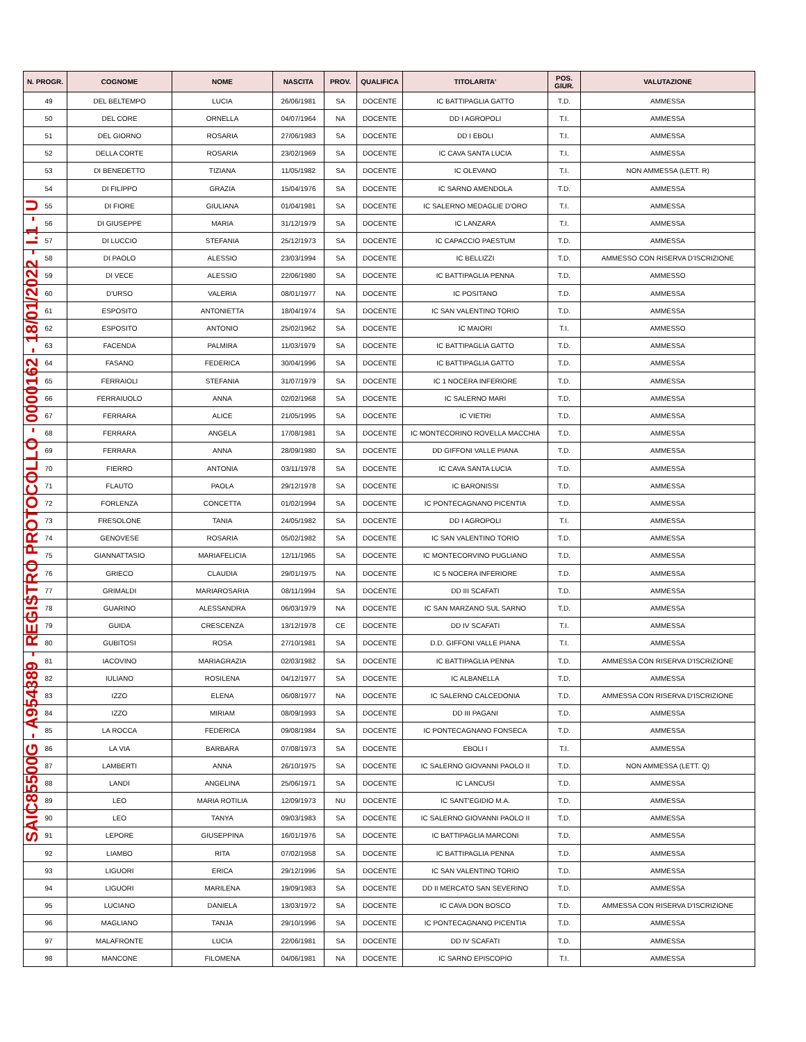| N. PROGR. | COGNOME | NOME | NASCITA | PROV. | QUALIFICA | TITOLARITA' | POS. GIUR. | VALUTAZIONE |
| --- | --- | --- | --- | --- | --- | --- | --- | --- |
| 49 | DEL BELTEMPO | LUCIA | 26/06/1981 | SA | DOCENTE | IC BATTIPAGLIA GATTO | T.D. | AMMESSA |
| 50 | DEL CORE | ORNELLA | 04/07/1964 | NA | DOCENTE | DD I AGROPOLI | T.I. | AMMESSA |
| 51 | DEL GIORNO | ROSARIA | 27/06/1983 | SA | DOCENTE | DD I EBOLI | T.I. | AMMESSA |
| 52 | DELLA CORTE | ROSARIA | 23/02/1969 | SA | DOCENTE | IC CAVA SANTA LUCIA | T.I. | AMMESSA |
| 53 | DI BENEDETTO | TIZIANA | 11/05/1982 | SA | DOCENTE | IC OLEVANO | T.I. | NON AMMESSA (LETT. R) |
| 54 | DI FILIPPO | GRAZIA | 15/04/1976 | SA | DOCENTE | IC SARNO AMENDOLA | T.D. | AMMESSA |
| 55 | DI FIORE | GIULIANA | 01/04/1981 | SA | DOCENTE | IC SALERNO MEDAGLIE D'ORO | T.I. | AMMESSA |
| 56 | DI GIUSEPPE | MARIA | 31/12/1979 | SA | DOCENTE | IC LANZARA | T.I. | AMMESSA |
| 57 | DI LUCCIO | STEFANIA | 25/12/1973 | SA | DOCENTE | IC CAPACCIO PAESTUM | T.D. | AMMESSA |
| 58 | DI PAOLO | ALESSIO | 23/03/1994 | SA | DOCENTE | IC BELLIZZI | T.D. | AMMESSO CON RISERVA D'ISCRIZIONE |
| 59 | DI VECE | ALESSIO | 22/06/1980 | SA | DOCENTE | IC BATTIPAGLIA PENNA | T.D. | AMMESSO |
| 60 | D'URSO | VALERIA | 08/01/1977 | NA | DOCENTE | IC POSITANO | T.D. | AMMESSA |
| 61 | ESPOSITO | ANTONIETTA | 18/04/1974 | SA | DOCENTE | IC SAN VALENTINO TORIO | T.D. | AMMESSA |
| 62 | ESPOSITO | ANTONIO | 25/02/1962 | SA | DOCENTE | IC MAIORI | T.I. | AMMESSO |
| 63 | FACENDA | PALMIRA | 11/03/1979 | SA | DOCENTE | IC BATTIPAGLIA GATTO | T.D. | AMMESSA |
| 64 | FASANO | FEDERICA | 30/04/1996 | SA | DOCENTE | IC BATTIPAGLIA GATTO | T.D. | AMMESSA |
| 65 | FERRAIOLI | STEFANIA | 31/07/1979 | SA | DOCENTE | IC 1 NOCERA INFERIORE | T.D. | AMMESSA |
| 66 | FERRAIUOLO | ANNA | 02/02/1968 | SA | DOCENTE | IC SALERNO MARI | T.D. | AMMESSA |
| 67 | FERRARA | ALICE | 21/05/1995 | SA | DOCENTE | IC VIETRI | T.D. | AMMESSA |
| 68 | FERRARA | ANGELA | 17/08/1981 | SA | DOCENTE | IC MONTECORINO ROVELLA MACCHIA | T.D. | AMMESSA |
| 69 | FERRARA | ANNA | 28/09/1980 | SA | DOCENTE | DD GIFFONI VALLE PIANA | T.D. | AMMESSA |
| 70 | FIERRO | ANTONIA | 03/11/1978 | SA | DOCENTE | IC CAVA SANTA LUCIA | T.D. | AMMESSA |
| 71 | FLAUTO | PAOLA | 29/12/1978 | SA | DOCENTE | IC BARONISSI | T.D. | AMMESSA |
| 72 | FORLENZA | CONCETTA | 01/02/1994 | SA | DOCENTE | IC PONTECAGNANO PICENTIA | T.D. | AMMESSA |
| 73 | FRESOLONE | TANIA | 24/05/1982 | SA | DOCENTE | DD I AGROPOLI | T.I. | AMMESSA |
| 74 | GENOVESE | ROSARIA | 05/02/1982 | SA | DOCENTE | IC SAN VALENTINO TORIO | T.D. | AMMESSA |
| 75 | GIANNATTASIO | MARIAFELICIA | 12/11/1965 | SA | DOCENTE | IC MONTECORVINO PUGLIANO | T.D. | AMMESSA |
| 76 | GRIECO | CLAUDIA | 29/01/1975 | NA | DOCENTE | IC 5 NOCERA INFERIORE | T.D. | AMMESSA |
| 77 | GRIMALDI | MARIAROSARIA | 08/11/1994 | SA | DOCENTE | DD III SCAFATI | T.D. | AMMESSA |
| 78 | GUARINO | ALESSANDRA | 06/03/1979 | NA | DOCENTE | IC SAN MARZANO SUL SARNO | T.D. | AMMESSA |
| 79 | GUIDA | CRESCENZA | 13/12/1978 | CE | DOCENTE | DD IV SCAFATI | T.I. | AMMESSA |
| 80 | GUBITOSI | ROSA | 27/10/1981 | SA | DOCENTE | D.D. GIFFONI VALLE PIANA | T.I. | AMMESSA |
| 81 | IACOVINO | MARIAGRAZIA | 02/03/1982 | SA | DOCENTE | IC BATTIPAGLIA PENNA | T.D. | AMMESSA CON RISERVA D'ISCRIZIONE |
| 82 | IULIANO | ROSILENA | 04/12/1977 | SA | DOCENTE | IC ALBANELLA | T.D. | AMMESSA |
| 83 | IZZO | ELENA | 06/08/1977 | NA | DOCENTE | IC SALERNO CALCEDONIA | T.D. | AMMESSA CON RISERVA D'ISCRIZIONE |
| 84 | IZZO | MIRIAM | 08/09/1993 | SA | DOCENTE | DD III PAGANI | T.D. | AMMESSA |
| 85 | LA ROCCA | FEDERICA | 09/08/1984 | SA | DOCENTE | IC PONTECAGNANO FONSECA | T.D. | AMMESSA |
| 86 | LA VIA | BARBARA | 07/08/1973 | SA | DOCENTE | EBOLI I | T.I. | AMMESSA |
| 87 | LAMBERTI | ANNA | 26/10/1975 | SA | DOCENTE | IC SALERNO GIOVANNI PAOLO II | T.D. | NON AMMESSA (LETT. Q) |
| 88 | LANDI | ANGELINA | 25/06/1971 | SA | DOCENTE | IC LANCUSI | T.D. | AMMESSA |
| 89 | LEO | MARIA ROTILIA | 12/09/1973 | NU | DOCENTE | IC SANT'EGIDIO M.A. | T.D. | AMMESSA |
| 90 | LEO | TANYA | 09/03/1983 | SA | DOCENTE | IC SALERNO GIOVANNI PAOLO II | T.D. | AMMESSA |
| 91 | LEPORE | GIUSEPPINA | 16/01/1976 | SA | DOCENTE | IC BATTIPAGLIA MARCONI | T.D. | AMMESSA |
| 92 | LIAMBO | RITA | 07/02/1958 | SA | DOCENTE | IC BATTIPAGLIA PENNA | T.D. | AMMESSA |
| 93 | LIGUORI | ERICA | 29/12/1996 | SA | DOCENTE | IC SAN VALENTINO TORIO | T.D. | AMMESSA |
| 94 | LIGUORI | MARILENA | 19/09/1983 | SA | DOCENTE | DD II MERCATO SAN SEVERINO | T.D. | AMMESSA |
| 95 | LUCIANO | DANIELA | 13/03/1972 | SA | DOCENTE | IC CAVA DON BOSCO | T.D. | AMMESSA CON RISERVA D'ISCRIZIONE |
| 96 | MAGLIANO | TANJA | 29/10/1996 | SA | DOCENTE | IC PONTECAGNANO PICENTIA | T.D. | AMMESSA |
| 97 | MALAFRONTE | LUCIA | 22/06/1981 | SA | DOCENTE | DD IV SCAFATI | T.D. | AMMESSA |
| 98 | MANCONE | FILOMENA | 04/06/1981 | NA | DOCENTE | IC SARNO EPISCOPIO | T.I. | AMMESSA |
SAIC85500G - A954389 - REGISTRO PROTOCOLLO - 0000162 - 18/01/2022 - I.1 - U